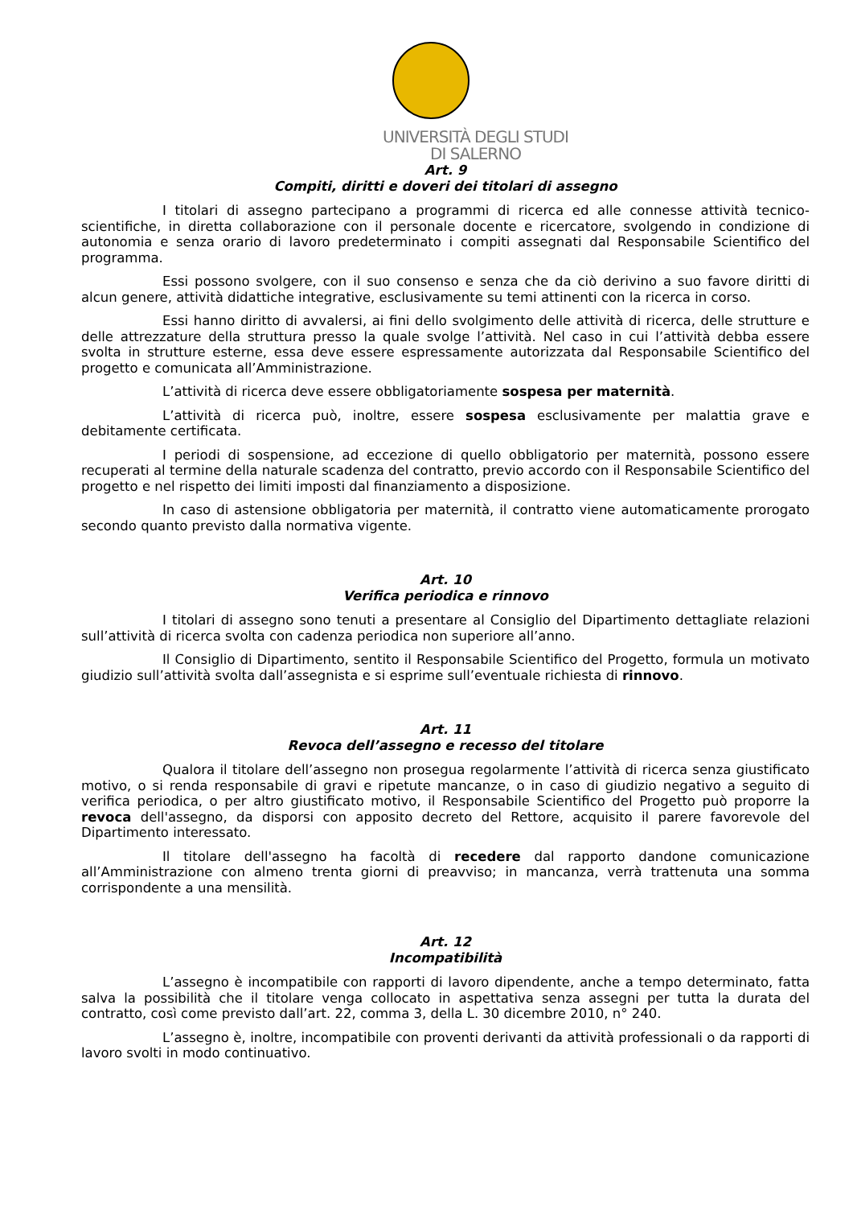UNIVERSITÀ DEGLI STUDI
DI SALERNO
Art. 9
Compiti, diritti e doveri dei titolari di assegno
I titolari di assegno partecipano a programmi di ricerca ed alle connesse attività tecnico-scientifiche, in diretta collaborazione con il personale docente e ricercatore, svolgendo in condizione di autonomia e senza orario di lavoro predeterminato i compiti assegnati dal Responsabile Scientifico del programma.
Essi possono svolgere, con il suo consenso e senza che da ciò derivino a suo favore diritti di alcun genere, attività didattiche integrative, esclusivamente su temi attinenti con la ricerca in corso.
Essi hanno diritto di avvalersi, ai fini dello svolgimento delle attività di ricerca, delle strutture e delle attrezzature della struttura presso la quale svolge l’attività. Nel caso in cui l’attività debba essere svolta in strutture esterne, essa deve essere espressamente autorizzata dal Responsabile Scientifico del progetto e comunicata all’Amministrazione.
L’attività di ricerca deve essere obbligatoriamente sospesa per maternità.
L’attività di ricerca può, inoltre, essere sospesa esclusivamente per malattia grave e debitamente certificata.
I periodi di sospensione, ad eccezione di quello obbligatorio per maternità, possono essere recuperati al termine della naturale scadenza del contratto, previo accordo con il Responsabile Scientifico del progetto e nel rispetto dei limiti imposti dal finanziamento a disposizione.
In caso di astensione obbligatoria per maternità, il contratto viene automaticamente prorogato secondo quanto previsto dalla normativa vigente.
Art. 10
Verifica periodica e rinnovo
I titolari di assegno sono tenuti a presentare al Consiglio del Dipartimento dettagliate relazioni sull’attività di ricerca svolta con cadenza periodica non superiore all’anno.
Il Consiglio di Dipartimento, sentito il Responsabile Scientifico del Progetto, formula un motivato giudizio sull’attività svolta dall’assegnista e si esprime sull’eventuale richiesta di rinnovo.
Art. 11
Revoca dell’assegno e recesso del titolare
Qualora il titolare dell’assegno non prosegua regolarmente l’attività di ricerca senza giustificato motivo, o si renda responsabile di gravi e ripetute mancanze, o in caso di giudizio negativo a seguito di verifica periodica, o per altro giustificato motivo, il Responsabile Scientifico del Progetto può proporre la revoca dell'assegno, da disporsi con apposito decreto del Rettore, acquisito il parere favorevole del Dipartimento interessato.
Il titolare dell'assegno ha facoltà di recedere dal rapporto dandone comunicazione all’Amministrazione con almeno trenta giorni di preavviso; in mancanza, verrà trattenuta una somma corrispondente a una mensilità.
Art. 12
Incompatibilità
L’assegno è incompatibile con rapporti di lavoro dipendente, anche a tempo determinato, fatta salva la possibilità che il titolare venga collocato in aspettativa senza assegni per tutta la durata del contratto, così come previsto dall’art. 22, comma 3, della L. 30 dicembre 2010, n° 240.
L’assegno è, inoltre, incompatibile con proventi derivanti da attività professionali o da rapporti di lavoro svolti in modo continuativo.